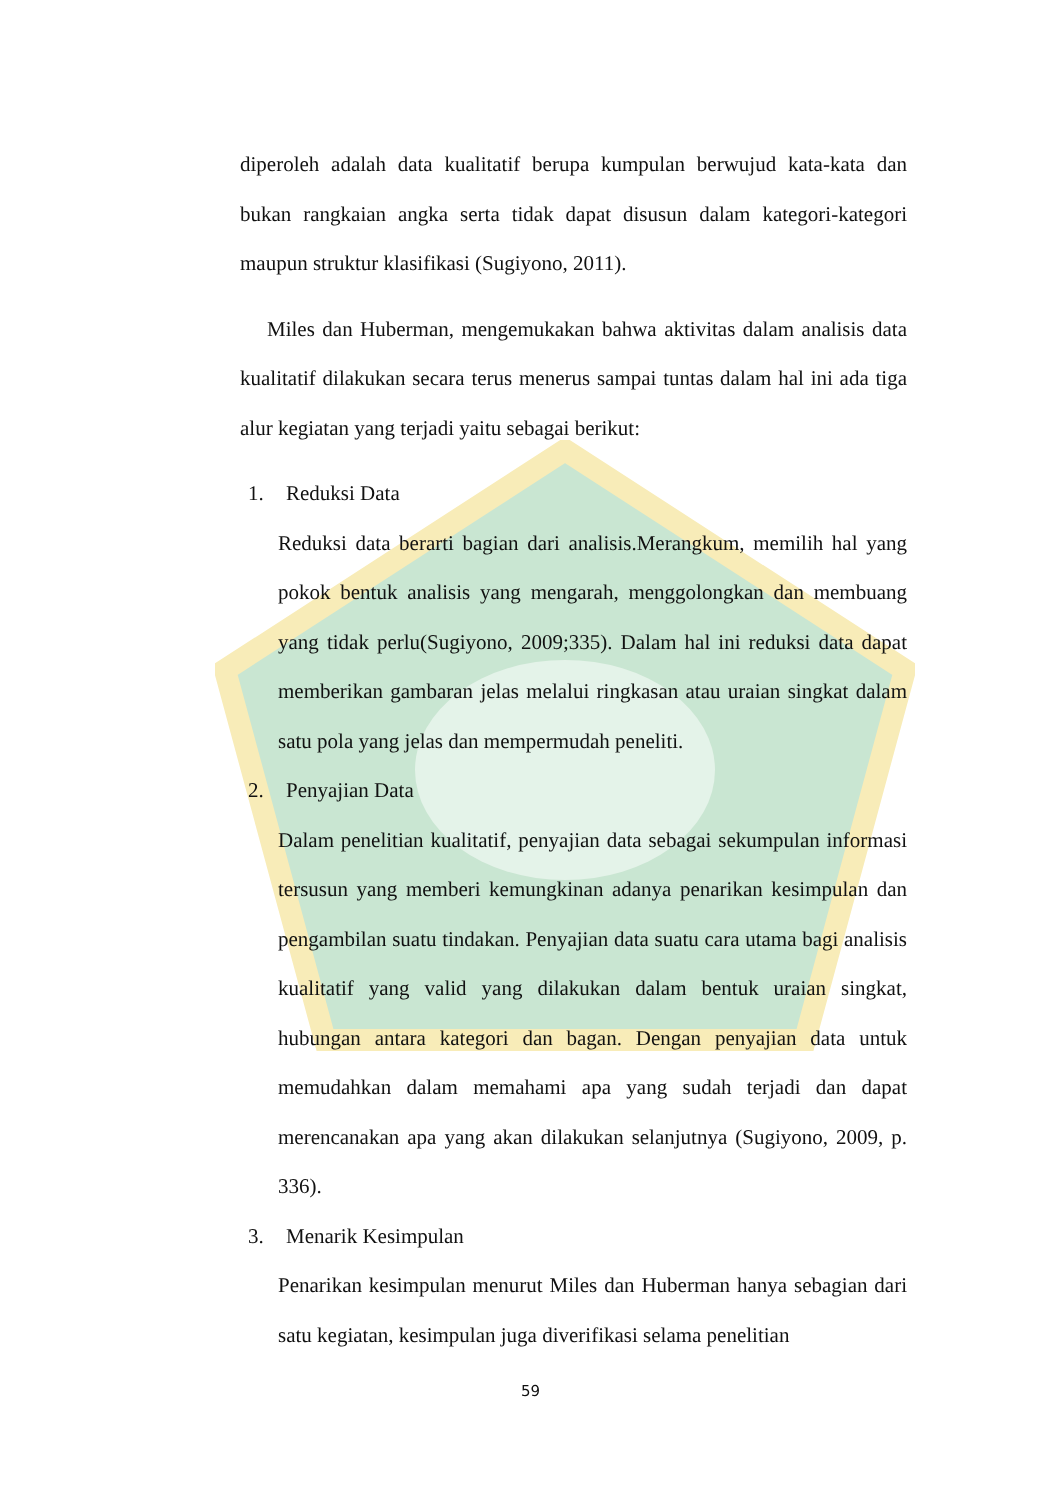diperoleh adalah data kualitatif berupa kumpulan berwujud kata-kata dan bukan rangkaian angka serta tidak dapat disusun dalam kategori-kategori maupun struktur klasifikasi (Sugiyono, 2011).
Miles dan Huberman, mengemukakan bahwa aktivitas dalam analisis data kualitatif dilakukan secara terus menerus sampai tuntas dalam hal ini ada tiga alur kegiatan yang terjadi yaitu sebagai berikut:
1. Reduksi Data
Reduksi data berarti bagian dari analisis.Merangkum, memilih hal yang pokok bentuk analisis yang mengarah, menggolongkan dan membuang yang tidak perlu(Sugiyono, 2009;335). Dalam hal ini reduksi data dapat memberikan gambaran jelas melalui ringkasan atau uraian singkat dalam satu pola yang jelas dan mempermudah peneliti.
2. Penyajian Data
Dalam penelitian kualitatif, penyajian data sebagai sekumpulan informasi tersusun yang memberi kemungkinan adanya penarikan kesimpulan dan pengambilan suatu tindakan. Penyajian data suatu cara utama bagi analisis kualitatif yang valid yang dilakukan dalam bentuk uraian singkat, hubungan antara kategori dan bagan. Dengan penyajian data untuk memudahkan dalam memahami apa yang sudah terjadi dan dapat merencanakan apa yang akan dilakukan selanjutnya (Sugiyono, 2009, p. 336).
3. Menarik Kesimpulan
Penarikan kesimpulan menurut Miles dan Huberman hanya sebagian dari satu kegiatan, kesimpulan juga diverifikasi selama penelitian
59